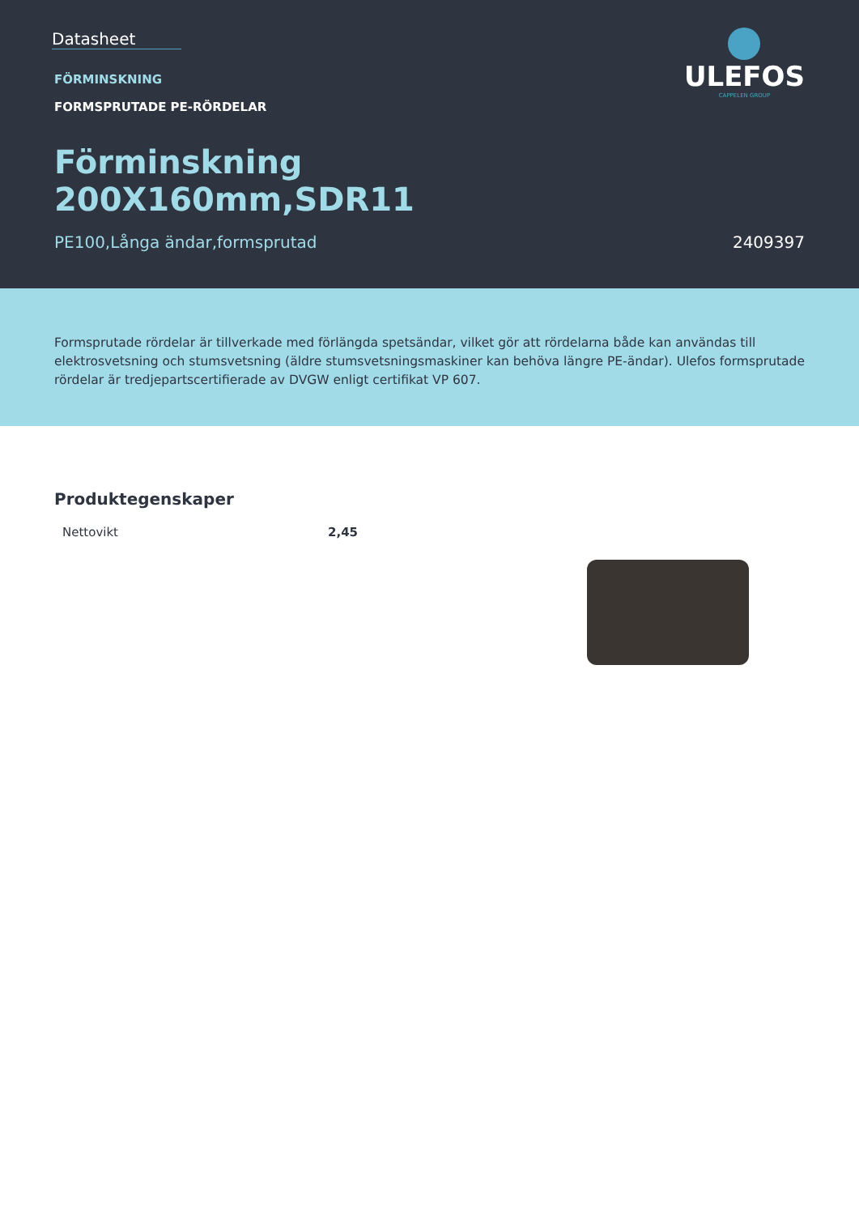Datasheet
FÖRMINSKNING
FORMSPRUTADE PE-RÖRDELAR
Förminskning
200X160mm,SDR11
PE100,Långa ändar,formsprutad 2409397
ULEFOS
CAPPELEN GROUP
Formsprutade rördelar är tillverkade med förlängda spetsändar, vilket gör att rördelarna både kan användas till elektrosvetsning och stumsvetsning (äldre stumsvetsningsmaskiner kan behöva längre PE-ändar). Ulefos formsprutade rördelar är tredjepartscertifierade av DVGW enligt certifikat VP 607.
Produktegenskaper
| Nettovikt | 2,45 |